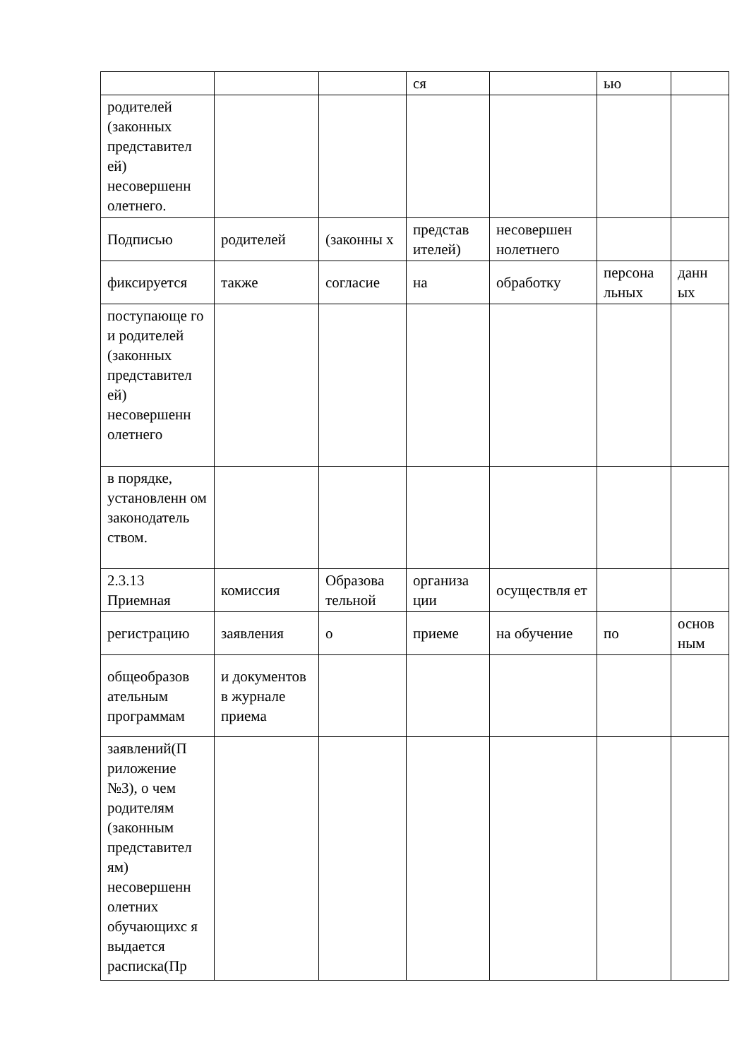| | | | ся | | ью | |
| родителей (законных представител ей) несовершенн олетнего. | | | | | | |
| Подписью | родителей | (законны х | представ ителей) | несовершен нолетнего | | |
| фиксируется | также | согласие | на | обработку | персона льных | данн ых |
| поступающе го и родителей (законных представител ей) несовершенн олетнего | | | | | | |
| в порядке, установленн ом законодатель ством. | | | | | | |
| 2.3.13 Приемная | комиссия | Образова тельной | организа ции | осуществля ет | | |
| регистрацию | заявления | о | приеме | на обучение | по | основ ным |
| общеобразов ательным программам | и документов в журнале приема | | | | | |
| заявлений(П риложение №3), о чем родителям (законным представител ям) несовершенн олетних обучающихс я выдается расписка(Пр | | | | | | |